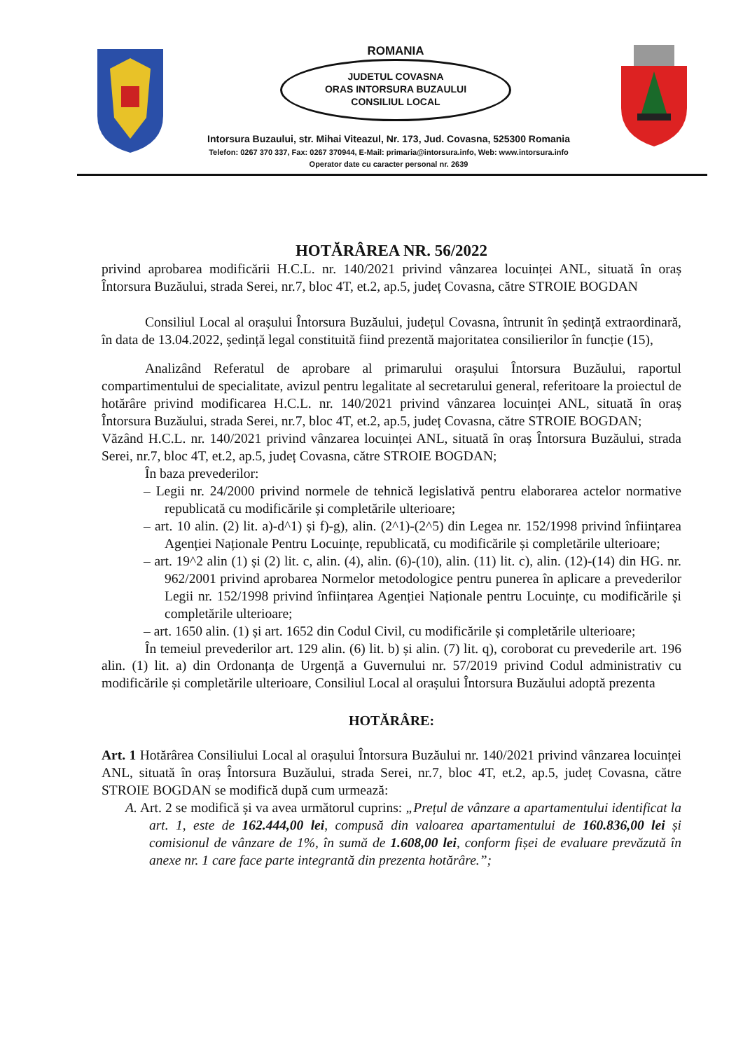ROMANIA
JUDETUL COVASNA
ORAS INTORSURA BUZAULUI
CONSILIUL LOCAL
Intorsura Buzaului, str. Mihai Viteazul, Nr. 173, Jud. Covasna, 525300 Romania
Telefon: 0267 370 337, Fax: 0267 370944, E-Mail: primaria@intorsura.info, Web: www.intorsura.info
Operator date cu caracter personal nr. 2639
HOTĂRÂREA NR. 56/2022
privind aprobarea modificării H.C.L. nr. 140/2021 privind vânzarea locuinței ANL, situată în oraș Întorsura Buzăului, strada Serei, nr.7, bloc 4T, et.2, ap.5, județ Covasna, către STROIE BOGDAN
Consiliul Local al orașului Întorsura Buzăului, județul Covasna, întrunit în ședință extraordinară, în data de 13.04.2022, ședință legal constituită fiind prezentă majoritatea consilierilor în funcție (15),
Analizând Referatul de aprobare al primarului orașului Întorsura Buzăului, raportul compartimentului de specialitate, avizul pentru legalitate al secretarului general, referitoare la proiectul de hotărâre privind modificarea H.C.L. nr. 140/2021 privind vânzarea locuinței ANL, situată în oraș Întorsura Buzăului, strada Serei, nr.7, bloc 4T, et.2, ap.5, județ Covasna, către STROIE BOGDAN;
Văzând H.C.L. nr. 140/2021 privind vânzarea locuinței ANL, situată în oraș Întorsura Buzăului, strada Serei, nr.7, bloc 4T, et.2, ap.5, județ Covasna, către STROIE BOGDAN;
În baza prevederilor:
– Legii nr. 24/2000 privind normele de tehnică legislativă pentru elaborarea actelor normative republicată cu modificările și completările ulterioare;
– art. 10 alin. (2) lit. a)-d^1) și f)-g), alin. (2^1)-(2^5) din Legea nr. 152/1998 privind înființarea Agenției Naționale Pentru Locuințe, republicată, cu modificările și completările ulterioare;
– art. 19^2 alin (1) și (2) lit. c, alin. (4), alin. (6)-(10), alin. (11) lit. c), alin. (12)-(14) din HG. nr. 962/2001 privind aprobarea Normelor metodologice pentru punerea în aplicare a prevederilor Legii nr. 152/1998 privind înființarea Agenției Naționale pentru Locuințe, cu modificările și completările ulterioare;
– art. 1650 alin. (1) și art. 1652 din Codul Civil, cu modificările și completările ulterioare;
În temeiul prevederilor art. 129 alin. (6) lit. b) și alin. (7) lit. q), coroborat cu prevederile art. 196 alin. (1) lit. a) din Ordonanța de Urgență a Guvernului nr. 57/2019 privind Codul administrativ cu modificările și completările ulterioare, Consiliul Local al orașului Întorsura Buzăului adoptă prezenta
HOTĂRÂRE:
Art. 1 Hotărârea Consiliului Local al orașului Întorsura Buzăului nr. 140/2021 privind vânzarea locuinței ANL, situată în oraș Întorsura Buzăului, strada Serei, nr.7, bloc 4T, et.2, ap.5, județ Covasna, către STROIE BOGDAN se modifică după cum urmează:
A. Art. 2 se modifică și va avea următorul cuprins: „Prețul de vânzare a apartamentului identificat la art. 1, este de 162.444,00 lei, compusă din valoarea apartamentului de 160.836,00 lei și comisionul de vânzare de 1%, în sumă de 1.608,00 lei, conform fișei de evaluare prevăzută în anexe nr. 1 care face parte integrantă din prezenta hotărâre.”;